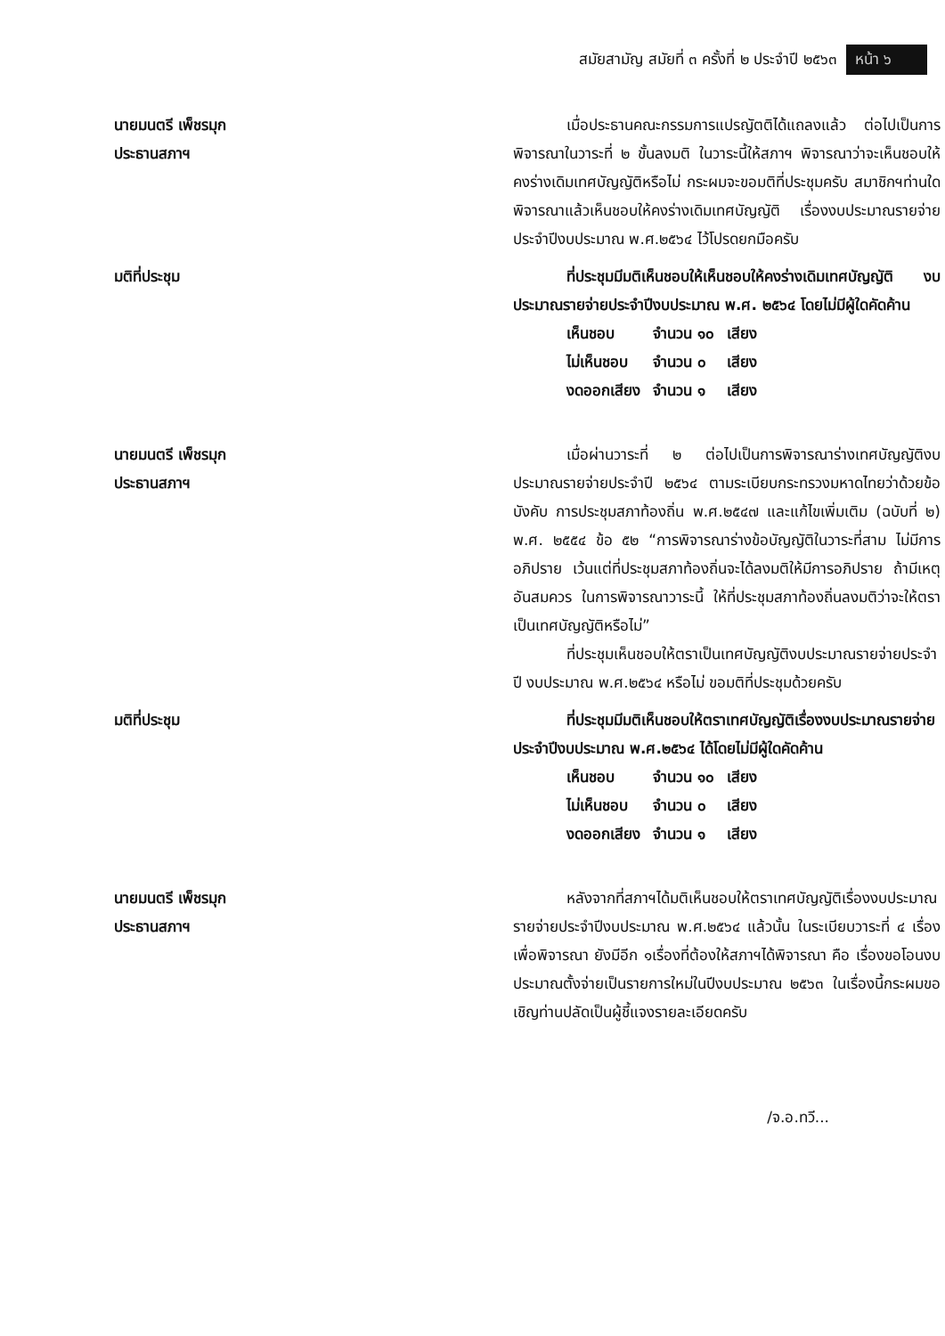สมัยสามัญ สมัยที่ ๓ ครั้งที่ ๒ ประจำปี ๒๕๖๓ หน้า ๖
นายมนตรี เพ็ชรมุก
ประธานสภาฯ
เมื่อประธานคณะกรรมการแปรญัตติได้แถลงแล้ว ต่อไปเป็นการพิจารณาในวาระที่ ๒ ขั้นลงมติ ในวาระนี้ให้สภาฯ พิจารณาว่าจะเห็นชอบให้คงร่างเดิมเทศบัญญัติหรือไม่ กระผมจะขอมติที่ประชุมครับ สมาชิกฯท่านใดพิจารณาแล้วเห็นชอบให้คงร่างเดิมเทศบัญญัติ เรื่องงบประมาณรายจ่ายประจำปีงบประมาณ พ.ศ.๒๕๖๔ ไว้โปรดยกมือครับ
มติที่ประชุม ที่ประชุมมีมติเห็นชอบให้เห็นชอบให้คงร่างเดิมเทศบัญญัติ งบประมาณรายจ่ายประจำปีงบประมาณ พ.ศ. ๒๕๖๔ โดยไม่มีผู้ใดคัดค้าน
| เห็นชอบ | จำนวน ๑๐ | เสียง |
| ไม่เห็นชอบ | จำนวน ๐ | เสียง |
| งดออกเสียง | จำนวน ๑ | เสียง |
นายมนตรี เพ็ชรมุก
ประธานสภาฯ
เมื่อผ่านวาระที่ ๒ ต่อไปเป็นการพิจารณาร่างเทศบัญญัติงบประมาณรายจ่ายประจำปี ๒๕๖๔ ตามระเบียบกระทรวงมหาดไทยว่าด้วยข้อบังคับ การประชุมสภาท้องถิ่น พ.ศ.๒๕๔๗ และแก้ไขเพิ่มเติม (ฉบับที่ ๒) พ.ศ. ๒๕๕๔ ข้อ ๕๒ “การพิจารณาร่างข้อบัญญัติในวาระที่สาม ไม่มีการอภิปราย เว้นแต่ที่ประชุมสภาท้องถิ่นจะได้ลงมติให้มีการอภิปราย ถ้ามีเหตุอันสมควร ในการพิจารณาวาระนี้ ให้ที่ประชุมสภาท้องถิ่นลงมติว่าจะให้ตราเป็นเทศบัญญัติหรือไม่”
ที่ประชุมเห็นชอบให้ตราเป็นเทศบัญญัติงบประมาณรายจ่ายประจำปี งบประมาณ พ.ศ.๒๕๖๔ หรือไม่ ขอมติที่ประชุมด้วยครับ
มติที่ประชุม ที่ประชุมมีมติเห็นชอบให้ตราเทศบัญญัติเรื่องงบประมาณรายจ่ายประจำปีงบประมาณ พ.ศ.๒๕๖๔ ได้โดยไม่มีผู้ใดคัดค้าน
| เห็นชอบ | จำนวน ๑๐ | เสียง |
| ไม่เห็นชอบ | จำนวน ๐ | เสียง |
| งดออกเสียง | จำนวน ๑ | เสียง |
นายมนตรี เพ็ชรมุก
ประธานสภาฯ
หลังจากที่สภาฯได้มติเห็นชอบให้ตราเทศบัญญัติเรื่องงบประมาณรายจ่ายประจำปีงบประมาณ พ.ศ.๒๕๖๔ แล้วนั้น ในระเบียบวาระที่ ๔ เรื่องเพื่อพิจารณา ยังมีอีก ๑เรื่องที่ต้องให้สภาฯได้พิจารณา คือ เรื่องขอโอนงบประมาณตั้งจ่ายเป็นรายการใหม่ในปีงบประมาณ ๒๕๖๓ ในเรื่องนี้กระผมขอเชิญท่านปลัดเป็นผู้ชี้แจงรายละเอียดครับ
/จ.อ.ทวี...